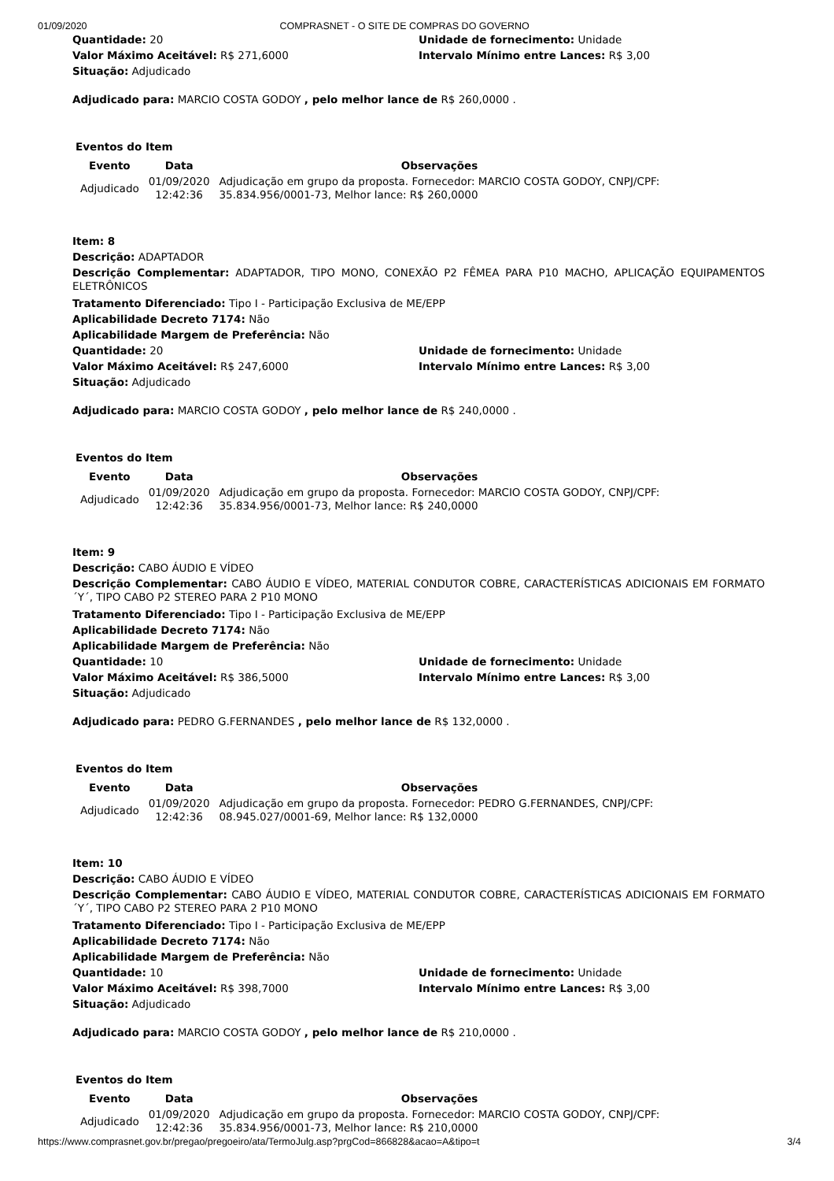01/09/2020 COMPRASNET - O SITE DE COMPRAS DO GOVERNO
Quantidade: 20 Unidade de fornecimento: Unidade
Valor Máximo Aceitável: R$ 271,6000 Intervalo Mínimo entre Lances: R$ 3,00
Situação: Adjudicado
Adjudicado para: MARCIO COSTA GODOY , pelo melhor lance de R$ 260,0000 .
Eventos do Item
| Evento | Data | Observações |
| --- | --- | --- |
| Adjudicado | 01/09/2020 12:42:36 | Adjudicação em grupo da proposta. Fornecedor: MARCIO COSTA GODOY, CNPJ/CPF: 35.834.956/0001-73, Melhor lance: R$ 260,0000 |
Item: 8
Descrição: ADAPTADOR
Descrição Complementar: ADAPTADOR, TIPO MONO, CONEXÃO P2 FÊMEA PARA P10 MACHO, APLICAÇÃO EQUIPAMENTOS ELETRÔNICOS
Tratamento Diferenciado: Tipo I - Participação Exclusiva de ME/EPP
Aplicabilidade Decreto 7174: Não
Aplicabilidade Margem de Preferência: Não
Quantidade: 20 Unidade de fornecimento: Unidade
Valor Máximo Aceitável: R$ 247,6000 Intervalo Mínimo entre Lances: R$ 3,00
Situação: Adjudicado
Adjudicado para: MARCIO COSTA GODOY , pelo melhor lance de R$ 240,0000 .
Eventos do Item
| Evento | Data | Observações |
| --- | --- | --- |
| Adjudicado | 01/09/2020 12:42:36 | Adjudicação em grupo da proposta. Fornecedor: MARCIO COSTA GODOY, CNPJ/CPF: 35.834.956/0001-73, Melhor lance: R$ 240,0000 |
Item: 9
Descrição: CABO ÁUDIO E VÍDEO
Descrição Complementar: CABO ÁUDIO E VÍDEO, MATERIAL CONDUTOR COBRE, CARACTERÍSTICAS ADICIONAIS EM FORMATO ´Y´, TIPO CABO P2 STEREO PARA 2 P10 MONO
Tratamento Diferenciado: Tipo I - Participação Exclusiva de ME/EPP
Aplicabilidade Decreto 7174: Não
Aplicabilidade Margem de Preferência: Não
Quantidade: 10 Unidade de fornecimento: Unidade
Valor Máximo Aceitável: R$ 386,5000 Intervalo Mínimo entre Lances: R$ 3,00
Situação: Adjudicado
Adjudicado para: PEDRO G.FERNANDES , pelo melhor lance de R$ 132,0000 .
Eventos do Item
| Evento | Data | Observações |
| --- | --- | --- |
| Adjudicado | 01/09/2020 12:42:36 | Adjudicação em grupo da proposta. Fornecedor: PEDRO G.FERNANDES, CNPJ/CPF: 08.945.027/0001-69, Melhor lance: R$ 132,0000 |
Item: 10
Descrição: CABO ÁUDIO E VÍDEO
Descrição Complementar: CABO ÁUDIO E VÍDEO, MATERIAL CONDUTOR COBRE, CARACTERÍSTICAS ADICIONAIS EM FORMATO ´Y´, TIPO CABO P2 STEREO PARA 2 P10 MONO
Tratamento Diferenciado: Tipo I - Participação Exclusiva de ME/EPP
Aplicabilidade Decreto 7174: Não
Aplicabilidade Margem de Preferência: Não
Quantidade: 10 Unidade de fornecimento: Unidade
Valor Máximo Aceitável: R$ 398,7000 Intervalo Mínimo entre Lances: R$ 3,00
Situação: Adjudicado
Adjudicado para: MARCIO COSTA GODOY , pelo melhor lance de R$ 210,0000 .
Eventos do Item
| Evento | Data | Observações |
| --- | --- | --- |
| Adjudicado | 01/09/2020 12:42:36 | Adjudicação em grupo da proposta. Fornecedor: MARCIO COSTA GODOY, CNPJ/CPF: 35.834.956/0001-73, Melhor lance: R$ 210,0000 |
https://www.comprasnet.gov.br/pregao/pregoeiro/ata/TermoJulg.asp?prgCod=866828&acao=A&tipo=t 3/4